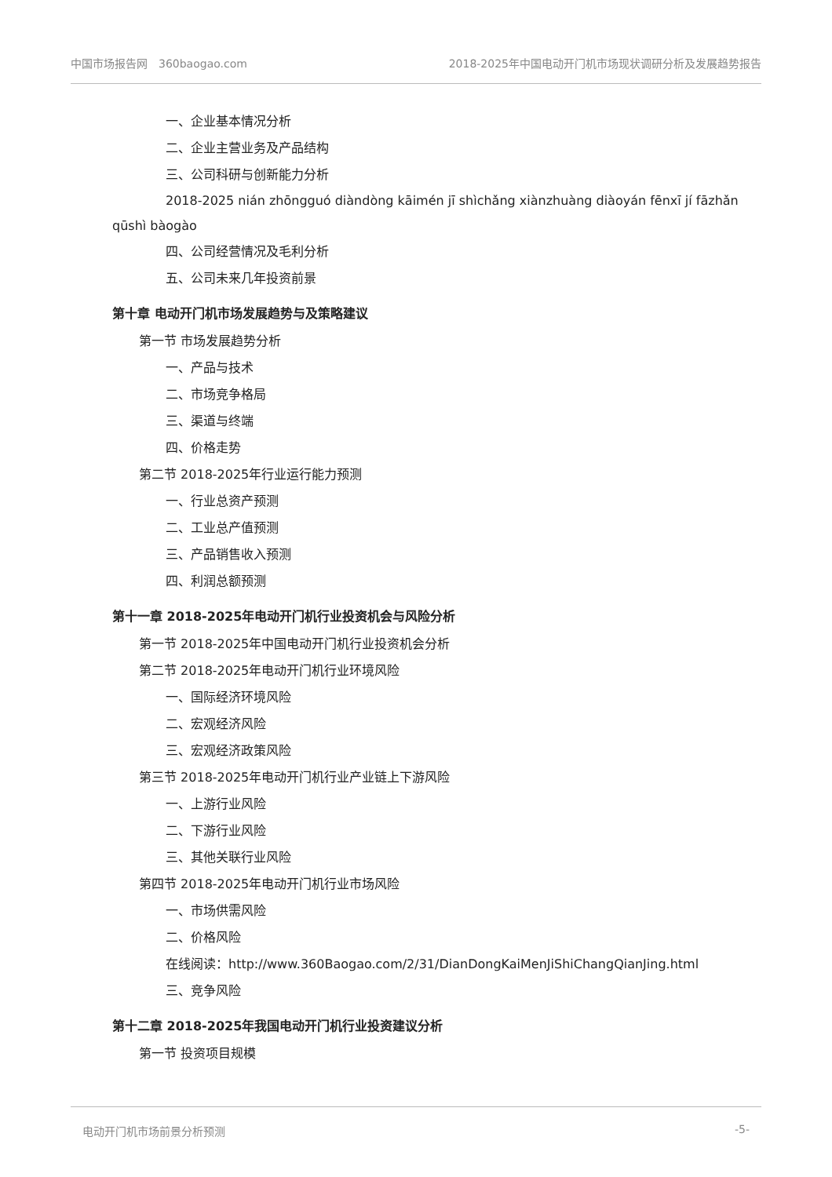中国市场报告网　360baogao.com 2018-2025年中国电动开门机市场现状调研分析及发展趋势报告
一、企业基本情况分析
二、企业主营业务及产品结构
三、公司科研与创新能力分析
2018-2025 nián zhōngguó diàndòng kāimén jī shìchǎng xiànzhuàng diàoyán fēnxī jí fāzhǎn qūshì bàogào
四、公司经营情况及毛利分析
五、公司未来几年投资前景
第十章 电动开门机市场发展趋势与及策略建议
第一节 市场发展趋势分析
一、产品与技术
二、市场竞争格局
三、渠道与终端
四、价格走势
第二节 2018-2025年行业运行能力预测
一、行业总资产预测
二、工业总产值预测
三、产品销售收入预测
四、利润总额预测
第十一章 2018-2025年电动开门机行业投资机会与风险分析
第一节 2018-2025年中国电动开门机行业投资机会分析
第二节 2018-2025年电动开门机行业环境风险
一、国际经济环境风险
二、宏观经济风险
三、宏观经济政策风险
第三节 2018-2025年电动开门机行业产业链上下游风险
一、上游行业风险
二、下游行业风险
三、其他关联行业风险
第四节 2018-2025年电动开门机行业市场风险
一、市场供需风险
二、价格风险
在线阅读：http://www.360Baogao.com/2/31/DianDongKaiMenJiShiChangQianJing.html
三、竞争风险
第十二章 2018-2025年我国电动开门机行业投资建议分析
第一节 投资项目规模
电动开门机市场前景分析预测 -5-